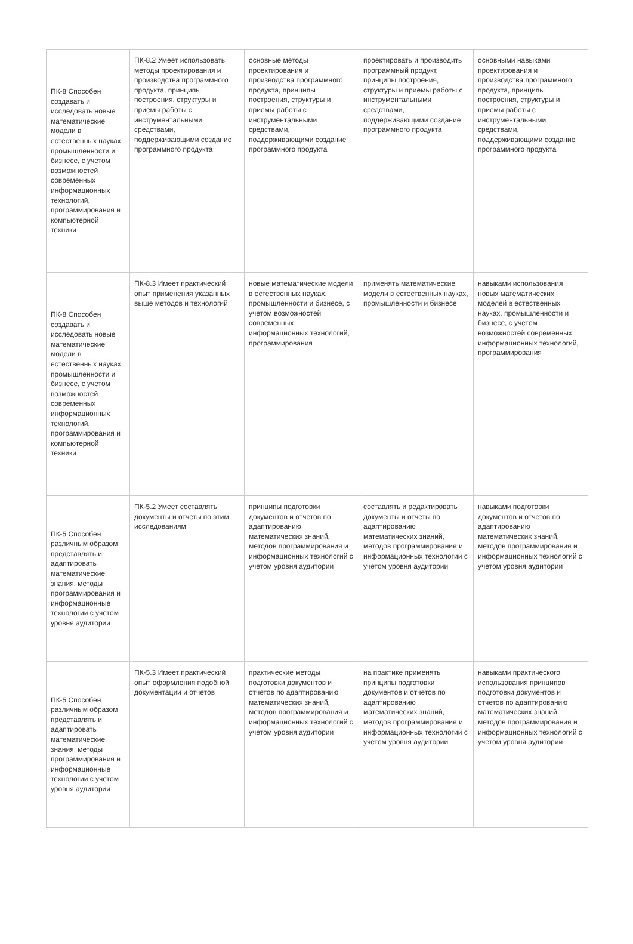| ПК-8 Способен создавать и исследовать новые математические модели в естественных науках, промышленности и бизнесе, с учетом возможностей современных информационных технологий, программирования и компьютерной техники | ПК-8.2 Умеет использовать методы проектирования и производства программного продукта, принципы построения, структуры и приемы работы с инструментальными средствами, поддерживающими создание программного продукта | основные методы проектирования и производства программного продукта, принципы построения, структуры и приемы работы с инструментальными средствами, поддерживающими создание программного продукта | проектировать и производить программный продукт, принципы построения, структуры и приемы работы с инструментальными средствами, поддерживающими создание программного продукта | основными навыками проектирования и производства программного продукта, принципы построения, структуры и приемы работы с инструментальными средствами, поддерживающими создание программного продукта |
| ПК-8 Способен создавать и исследовать новые математические модели в естественных науках, промышленности и бизнесе, с учетом возможностей современных информационных технологий, программирования и компьютерной техники | ПК-8.3 Имеет практический опыт применения указанных выше методов и технологий | новые математические модели в естественных науках, промышленности и бизнесе, с учетом возможностей современных информационных технологий, программирования | применять математические модели в естественных науках, промышленности и бизнесе | навыками использования новых математических моделей в естественных науках, промышленности и бизнесе, с учетом возможностей современных информационных технологий, программирования |
| ПК-5 Способен различным образом представлять и адаптировать математические знания, методы программирования и информационные технологии с учетом уровня аудитории | ПК-5.2 Умеет составлять документы и отчеты по этим исследованиям | принципы подготовки документов и отчетов по адаптированию математических знаний, методов программирования и информационных технологий с учетом уровня аудитории | составлять и редактировать документы и отчеты по адаптированию математических знаний, методов программирования и информационных технологий с учетом уровня аудитории | навыками подготовки документов и отчетов по адаптированию математических знаний, методов программирования и информационных технологий с учетом уровня аудитории |
| ПК-5 Способен различным образом представлять и адаптировать математические знания, методы программирования и информационные технологии с учетом уровня аудитории | ПК-5.3 Имеет практический опыт оформления подобной документации и отчетов | практические методы подготовки документов и отчетов по адаптированию математических знаний, методов программирования и информационных технологий с учетом уровня аудитории | на практике применять принципы подготовки документов и отчетов по адаптированию математических знаний, методов программирования и информационных технологий с учетом уровня аудитории | навыками практического использования принципов подготовки документов и отчетов по адаптированию математических знаний, методов программирования и информационных технологий с учетом уровня аудитории |